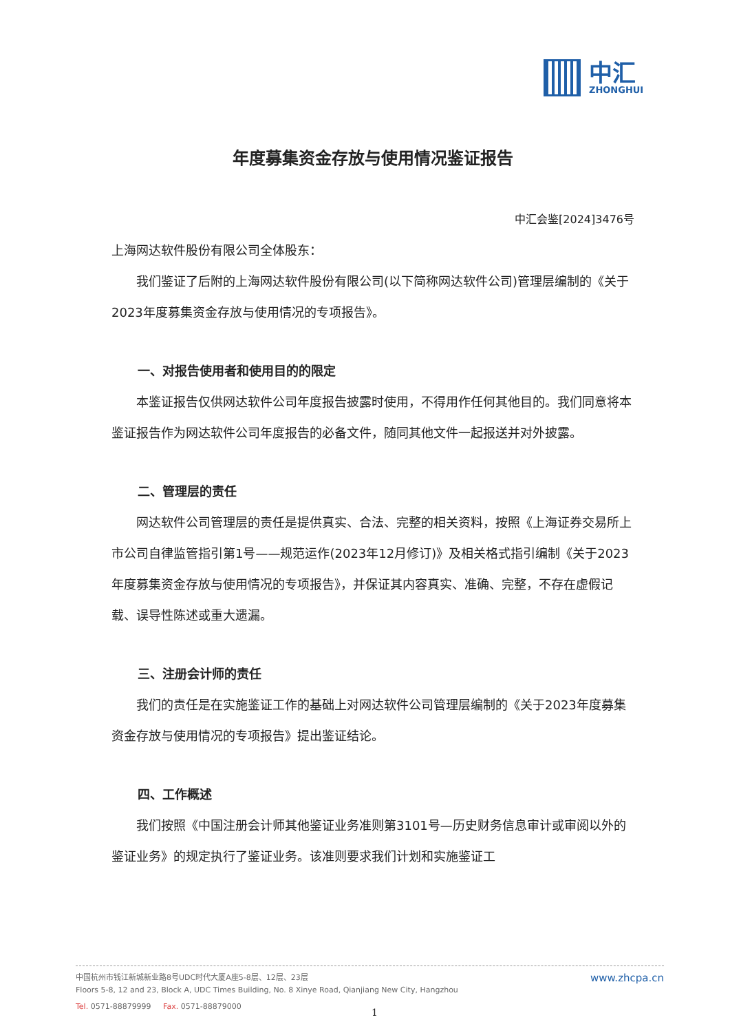中汇
ZHONGHUI
年度募集资金存放与使用情况鉴证报告
中汇会鉴[2024]3476号
上海网达软件股份有限公司全体股东：
我们鉴证了后附的上海网达软件股份有限公司(以下简称网达软件公司)管理层编制的《关于2023年度募集资金存放与使用情况的专项报告》。
一、对报告使用者和使用目的的限定
本鉴证报告仅供网达软件公司年度报告披露时使用，不得用作任何其他目的。我们同意将本鉴证报告作为网达软件公司年度报告的必备文件，随同其他文件一起报送并对外披露。
二、管理层的责任
网达软件公司管理层的责任是提供真实、合法、完整的相关资料，按照《上海证券交易所上市公司自律监管指引第1号——规范运作(2023年12月修订)》及相关格式指引编制《关于2023年度募集资金存放与使用情况的专项报告》，并保证其内容真实、准确、完整，不存在虚假记载、误导性陈述或重大遗漏。
三、注册会计师的责任
我们的责任是在实施鉴证工作的基础上对网达软件公司管理层编制的《关于2023年度募集资金存放与使用情况的专项报告》提出鉴证结论。
四、工作概述
我们按照《中国注册会计师其他鉴证业务准则第3101号—历史财务信息审计或审阅以外的鉴证业务》的规定执行了鉴证业务。该准则要求我们计划和实施鉴证工
中国杭州市钱江新城新业路8号UDC时代大厦A座5-8层、12层、23层
Floors 5-8, 12 and 23, Block A, UDC Times Building, No. 8 Xinye Road, Qianjiang New City, Hangzhou
Tel. 0571-88879999 Fax. 0571-88879000
www.zhcpa.cn
1